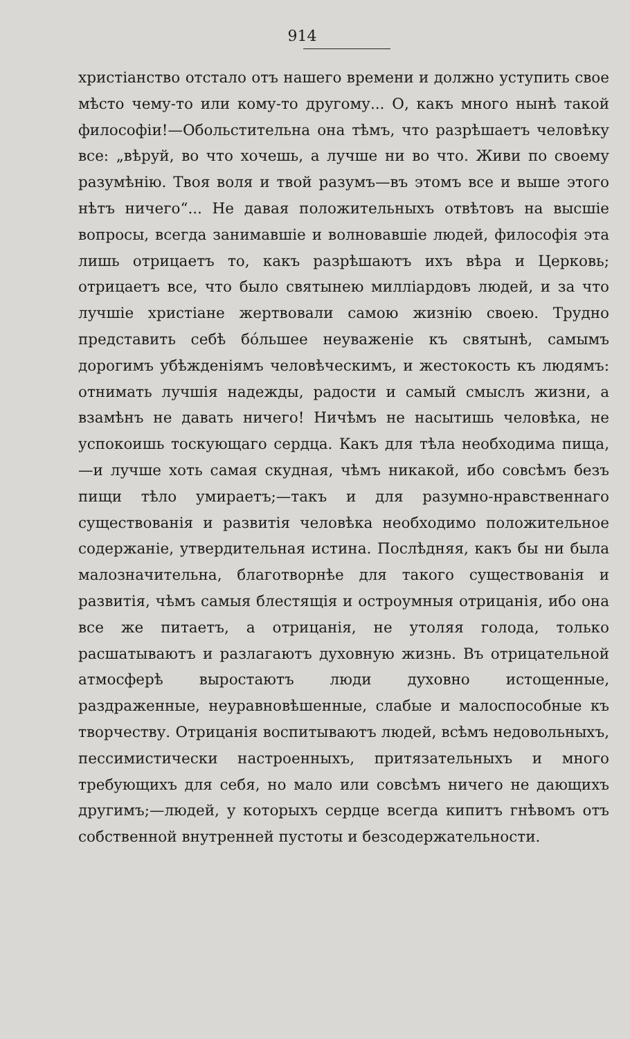914
христіанство отстало отъ нашего времени и должно уступить свое мѣсто чему-то или кому-то другому... О, какъ много нынѣ такой философіи!—Обольстительна она тѣмъ, что разрѣшаетъ человѣку все: „вѣруй, во что хочешь, а лучше ни во что. Живи по своему разумѣнію. Твоя воля и твой разумъ—въ этомъ все и выше этого нѣтъ ничего“... Не давая положительныхъ отвѣтовъ на высшіе вопросы, всегда занимавшіе и волновавшіе людей, философія эта лишь отрицаетъ то, какъ разрѣшаютъ ихъ вѣра и Церковь; отрицаетъ все, что было святынею милліардовъ людей, и за что лучшіе христіане жертвовали самою жизнію своею. Трудно представить себѣ бо́льшее неуваженіе къ святынѣ, самымъ дорогимъ убѣжденіямъ человѣческимъ, и жестокость къ людямъ: отнимать лучшія надежды, радости и самый смыслъ жизни, а взамѣнъ не давать ничего! Ничѣмъ не насытишь человѣка, не успокоишь тоскующаго сердца. Какъ для тѣла необходима пища,—и лучше хоть самая скудная, чѣмъ никакой, ибо совсѣмъ безъ пищи тѣло умираетъ;—такъ и для разумно-нравственнаго существованія и развитія человѣка необходимо положительное содержаніе, утвердительная истина. Послѣдняя, какъ бы ни была малозначительна, благотворнѣе для такого существованія и развитія, чѣмъ самыя блестящія и остроумныя отрицанія, ибо она все же питаетъ, а отрицанія, не утоляя голода, только расшатываютъ и разлагаютъ духовную жизнь. Въ отрицательной атмосферѣ выростаютъ люди духовно истощенные, раздраженные, неуравновѣшенные, слабые и малоспособные къ творчеству. Отрицанія воспитываютъ людей, всѣмъ недовольныхъ, пессимистически настроенныхъ, притязательныхъ и много требующихъ для себя, но мало или совсѣмъ ничего не дающихъ другимъ;—людей, у которыхъ сердце всегда кипитъ гнѣвомъ отъ собственной внутренней пустоты и безсодержательности.